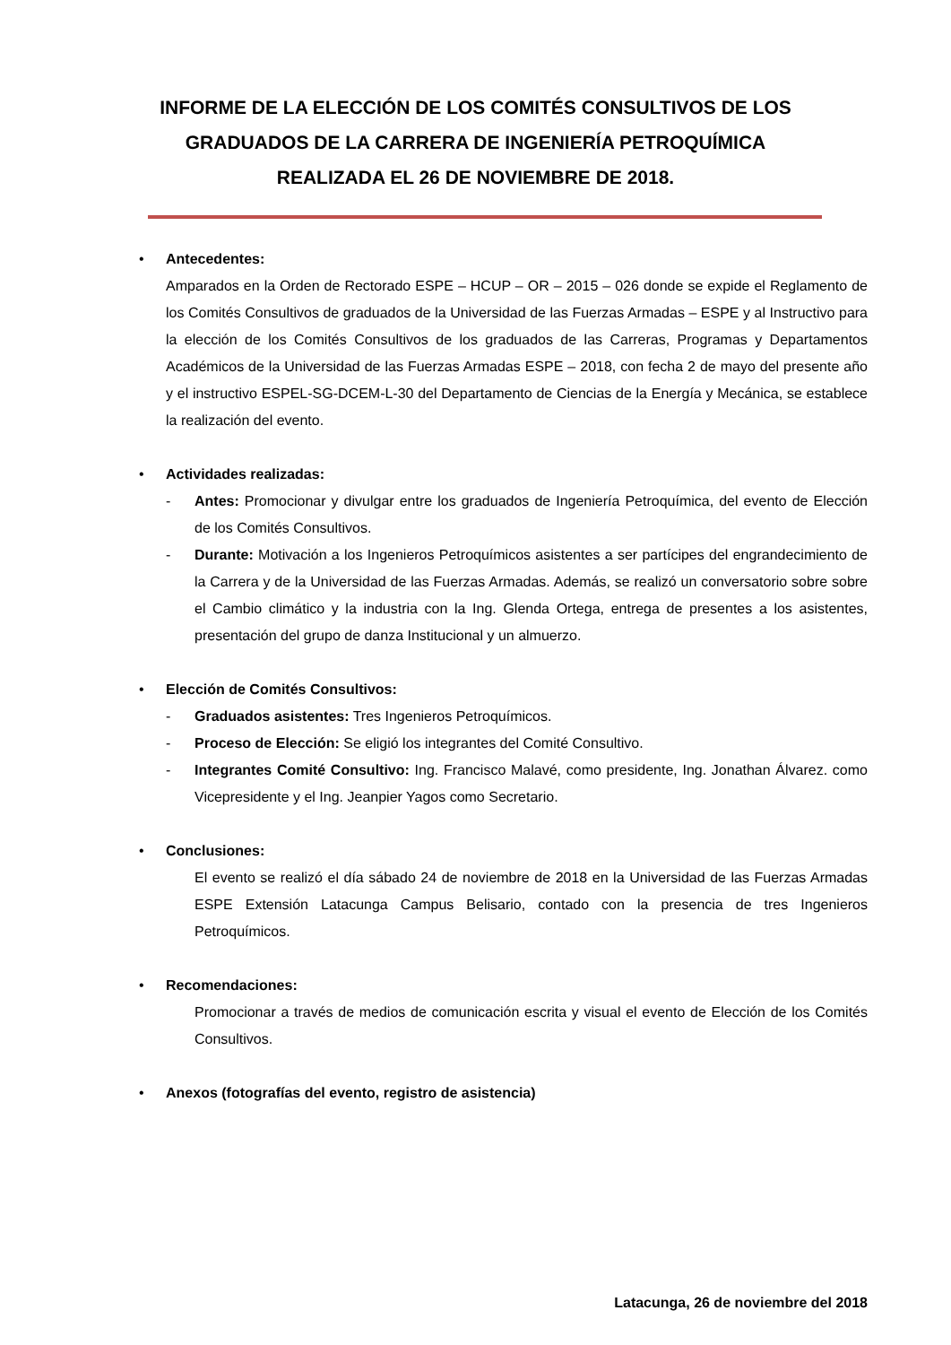INFORME DE LA ELECCIÓN DE LOS COMITÉS CONSULTIVOS DE LOS
GRADUADOS DE LA CARRERA DE INGENIERÍA PETROQUÍMICA
REALIZADA EL 26 DE NOVIEMBRE DE 2018.
•
Antecedentes:
Amparados en la Orden de Rectorado ESPE – HCUP – OR – 2015 – 026 donde se expide el Reglamento de los Comités Consultivos de graduados de la Universidad de las Fuerzas Armadas – ESPE y al Instructivo para la elección de los Comités Consultivos de los graduados de las Carreras, Programas y Departamentos Académicos de la Universidad de las Fuerzas Armadas ESPE – 2018, con fecha 2 de mayo del presente año y el instructivo ESPEL-SG-DCEM-L-30 del Departamento de Ciencias de la Energía y Mecánica, se establece la realización del evento.
•
Actividades realizadas:
- Antes: Promocionar y divulgar entre los graduados de Ingeniería Petroquímica, del evento de Elección de los Comités Consultivos.
- Durante: Motivación a los Ingenieros Petroquímicos asistentes a ser partícipes del engrandecimiento de la Carrera y de la Universidad de las Fuerzas Armadas. Además, se realizó un conversatorio sobre sobre el Cambio climático y la industria con la Ing. Glenda Ortega, entrega de presentes a los asistentes, presentación del grupo de danza Institucional y un almuerzo.
•
Elección de Comités Consultivos:
- Graduados asistentes: Tres Ingenieros Petroquímicos.
- Proceso de Elección: Se eligió los integrantes del Comité Consultivo.
- Integrantes Comité Consultivo: Ing. Francisco Malavé, como presidente, Ing. Jonathan Álvarez. como Vicepresidente y el Ing. Jeanpier Yagos como Secretario.
•
Conclusiones:
El evento se realizó el día sábado 24 de noviembre de 2018 en la Universidad de las Fuerzas Armadas ESPE Extensión Latacunga Campus Belisario, contado con la presencia de tres Ingenieros Petroquímicos.
•
Recomendaciones:
Promocionar a través de medios de comunicación escrita y visual el evento de Elección de los Comités Consultivos.
•
Anexos (fotografías del evento, registro de asistencia)
Latacunga, 26 de noviembre del 2018